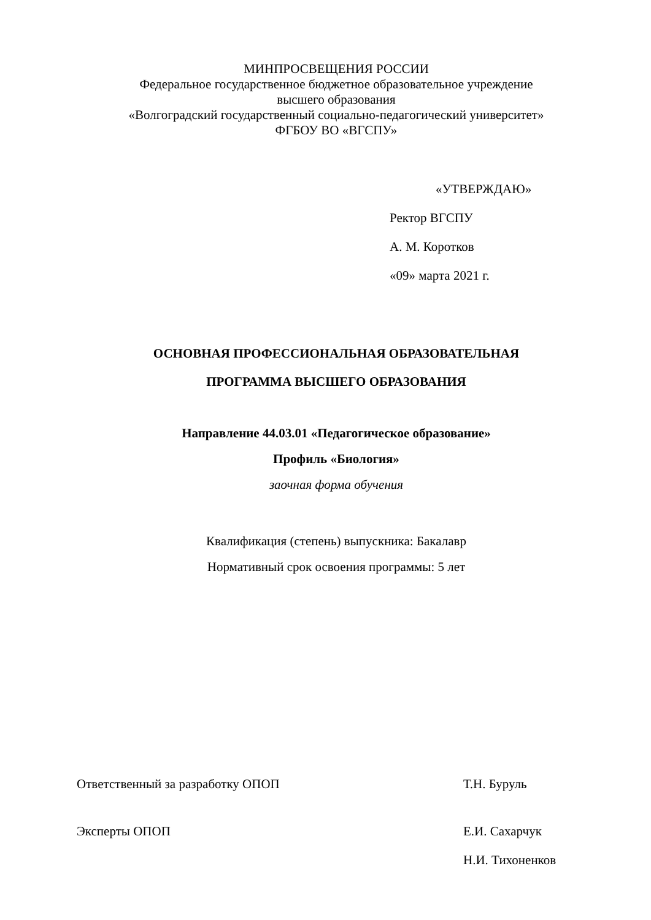МИНПРОСВЕЩЕНИЯ РОССИИ
Федеральное государственное бюджетное образовательное учреждение
высшего образования
«Волгоградский государственный социально-педагогический университет»
ФГБОУ ВО «ВГСПУ»
«УТВЕРЖДАЮ»
Ректор ВГСПУ
А. М. Коротков
«09» марта 2021 г.
ОСНОВНАЯ ПРОФЕССИОНАЛЬНАЯ ОБРАЗОВАТЕЛЬНАЯ
ПРОГРАММА ВЫСШЕГО ОБРАЗОВАНИЯ
Направление 44.03.01 «Педагогическое образование»
Профиль «Биология»
заочная форма обучения
Квалификация (степень) выпускника: Бакалавр
Нормативный срок освоения программы: 5 лет
Ответственный за разработку ОПОП Т.Н. Буруль
Эксперты ОПОП Е.И. Сахарчук
Н.И. Тихоненков